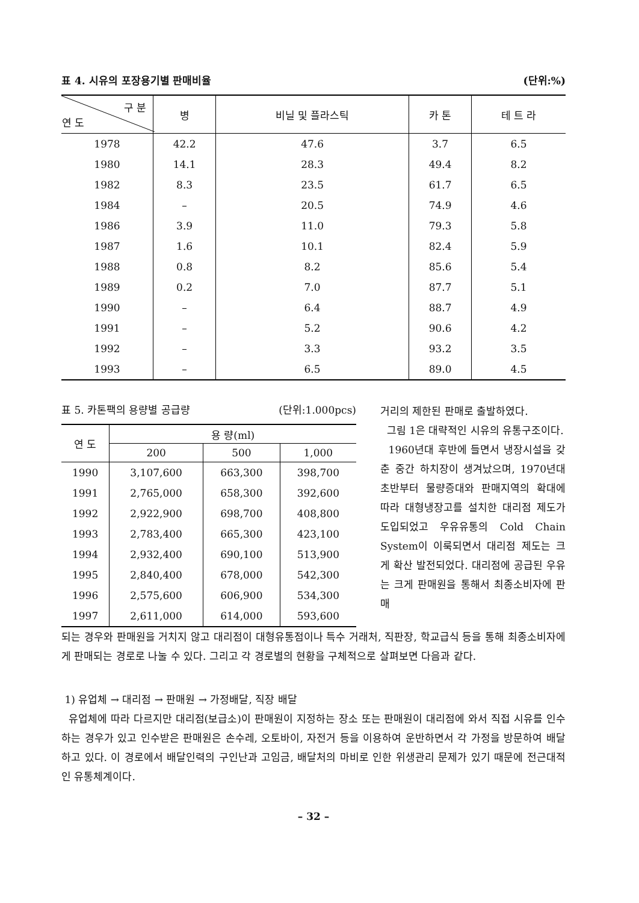표 4. 시유의 포장용기별 판매비율 (단위:%)
| 구 분 연 도 | 병 | 비닐 및 플라스틱 | 카 톤 | 테 트 라 |
| --- | --- | --- | --- | --- |
| 1978 | 42.2 | 47.6 | 3.7 | 6.5 |
| 1980 | 14.1 | 28.3 | 49.4 | 8.2 |
| 1982 | 8.3 | 23.5 | 61.7 | 6.5 |
| 1984 | – | 20.5 | 74.9 | 4.6 |
| 1986 | 3.9 | 11.0 | 79.3 | 5.8 |
| 1987 | 1.6 | 10.1 | 82.4 | 5.9 |
| 1988 | 0.8 | 8.2 | 85.6 | 5.4 |
| 1989 | 0.2 | 7.0 | 87.7 | 5.1 |
| 1990 | – | 6.4 | 88.7 | 4.9 |
| 1991 | – | 5.2 | 90.6 | 4.2 |
| 1992 | – | 3.3 | 93.2 | 3.5 |
| 1993 | – | 6.5 | 89.0 | 4.5 |
표 5. 카톤팩의 용량별 공급량 (단위:1.000pcs)
| 연 도 | 용 량(ml) | | |
| --- | --- | --- | --- |
| | 200 | 500 | 1,000 |
| 1990 | 3,107,600 | 663,300 | 398,700 |
| 1991 | 2,765,000 | 658,300 | 392,600 |
| 1992 | 2,922,900 | 698,700 | 408,800 |
| 1993 | 2,783,400 | 665,300 | 423,100 |
| 1994 | 2,932,400 | 690,100 | 513,900 |
| 1995 | 2,840,400 | 678,000 | 542,300 |
| 1996 | 2,575,600 | 606,900 | 534,300 |
| 1997 | 2,611,000 | 614,000 | 593,600 |
거리의 제한된 판매로 출발하였다.
그림 1은 대략적인 시유의 유통구조이다.
1960년대 후반에 들면서 냉장시설을 갖춘 중간 하치장이 생겨났으며, 1970년대 초반부터 물량증대와 판매지역의 확대에 따라 대형냉장고를 설치한 대리점 제도가 도입되었고 우유유통의 Cold Chain System이 이룩되면서 대리점 제도는 크게 확산 발전되었다. 대리점에 공급된 우유는 크게 판매원을 통해서 최종소비자에 판매
되는 경우와 판매원을 거치지 않고 대리점이 대형유통점이나 특수 거래처, 직판장, 학교급식 등을 통해 최종소비자에게 판매되는 경로로 나눌 수 있다. 그리고 각 경로별의 현황을 구체적으로 살펴보면 다음과 같다.
1) 유업체 → 대리점 → 판매원 → 가정배달, 직장 배달
유업체에 따라 다르지만 대리점(보급소)이 판매원이 지정하는 장소 또는 판매원이 대리점에 와서 직접 시유를 인수하는 경우가 있고 인수받은 판매원은 손수레, 오토바이, 자전거 등을 이용하여 운반하면서 각 가정을 방문하여 배달하고 있다. 이 경로에서 배달인력의 구인난과 고임금, 배달처의 마비로 인한 위생관리 문제가 있기 때문에 전근대적인 유통체계이다.
– 32 –